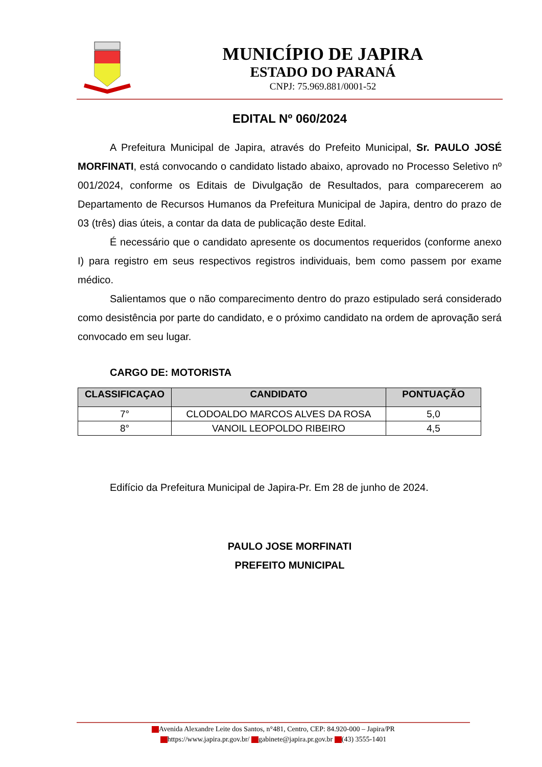MUNICÍPIO DE JAPIRA
ESTADO DO PARANÁ
CNPJ: 75.969.881/0001-52
EDITAL Nº 060/2024
A Prefeitura Municipal de Japira, através do Prefeito Municipal, Sr. PAULO JOSÉ MORFINATI, está convocando o candidato listado abaixo, aprovado no Processo Seletivo nº 001/2024, conforme os Editais de Divulgação de Resultados, para comparecerem ao Departamento de Recursos Humanos da Prefeitura Municipal de Japira, dentro do prazo de 03 (três) dias úteis, a contar da data de publicação deste Edital.
É necessário que o candidato apresente os documentos requeridos (conforme anexo I) para registro em seus respectivos registros individuais, bem como passem por exame médico.
Salientamos que o não comparecimento dentro do prazo estipulado será considerado como desistência por parte do candidato, e o próximo candidato na ordem de aprovação será convocado em seu lugar.
CARGO DE: MOTORISTA
| CLASSIFICAÇAO | CANDIDATO | PONTUAÇÃO |
| --- | --- | --- |
| 7° | CLODOALDO MARCOS ALVES DA ROSA | 5,0 |
| 8° | VANOIL LEOPOLDO RIBEIRO | 4,5 |
Edifício da Prefeitura Municipal de Japira-Pr. Em 28 de junho de 2024.
PAULO JOSE MORFINATI
PREFEITO MUNICIPAL
Avenida Alexandre Leite dos Santos, n°481, Centro, CEP: 84.920-000 – Japira/PR
https://www.japira.pr.gov.br/ gabinete@japira.pr.gov.br (43) 3555-1401